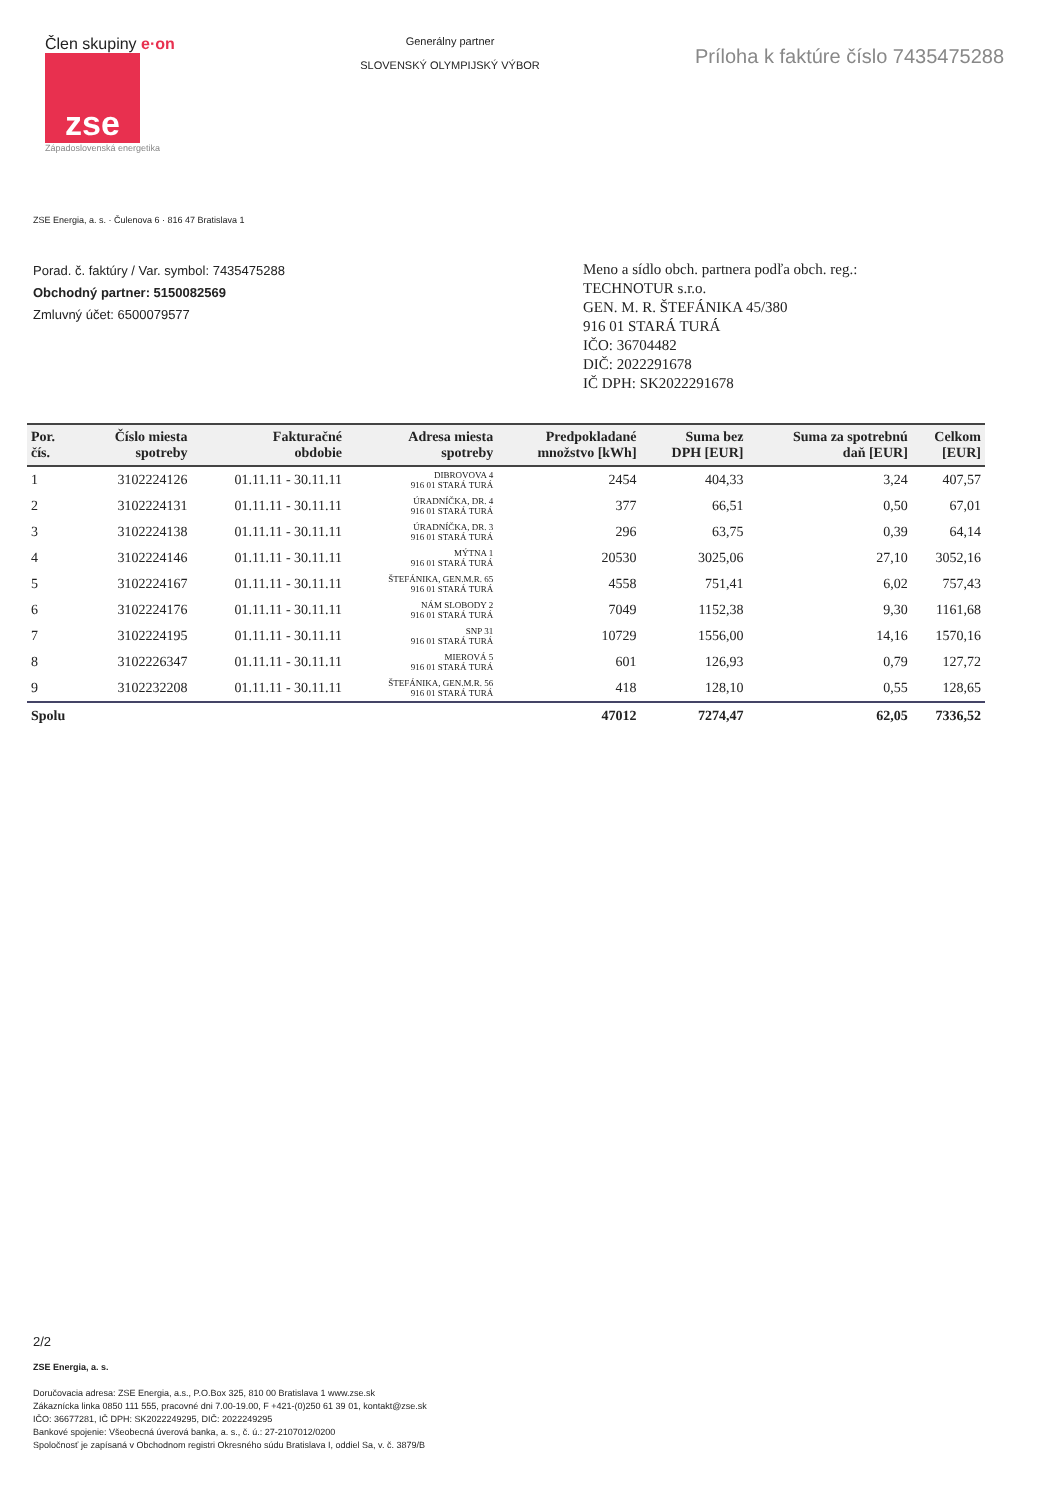Člen skupiny e·on
zse
Západoslovenská energetika
Generálny partner
SLOVENSKÝ OLYMPIJSKÝ VÝBOR
Príloha k faktúre číslo 7435475288
ZSE Energia, a. s. · Čulenova 6 · 816 47 Bratislava 1
Porad. č. faktúry / Var. symbol: 7435475288
Obchodný partner: 5150082569
Zmluvný účet: 6500079577
Meno a sídlo obch. partnera podľa obch. reg.:
TECHNOTUR s.r.o.
GEN. M. R. ŠTEFÁNIKA 45/380
916 01 STARÁ TURÁ
IČO: 36704482
DIČ: 2022291678
IČ DPH: SK2022291678
| Por. čís. | Číslo miesta spotreby | Fakturačné obdobie | Adresa miesta spotreby | Predpokladané množstvo [kWh] | Suma bez DPH [EUR] | Suma za spotrebnú daň [EUR] | Celkom [EUR] |
| --- | --- | --- | --- | --- | --- | --- | --- |
| 1 | 3102224126 | 01.11.11 - 30.11.11 | DIBROVOVA 4 916 01 STARÁ TURÁ | 2454 | 404,33 | 3,24 | 407,57 |
| 2 | 3102224131 | 01.11.11 - 30.11.11 | ÚRADNÍČKA, DR. 4 916 01 STARÁ TURÁ | 377 | 66,51 | 0,50 | 67,01 |
| 3 | 3102224138 | 01.11.11 - 30.11.11 | ÚRADNÍČKA, DR. 3 916 01 STARÁ TURÁ | 296 | 63,75 | 0,39 | 64,14 |
| 4 | 3102224146 | 01.11.11 - 30.11.11 | MÝTNA 1 916 01 STARÁ TURÁ | 20530 | 3025,06 | 27,10 | 3052,16 |
| 5 | 3102224167 | 01.11.11 - 30.11.11 | ŠTEFÁNIKA, GEN.M.R. 65 916 01 STARÁ TURÁ | 4558 | 751,41 | 6,02 | 757,43 |
| 6 | 3102224176 | 01.11.11 - 30.11.11 | NÁM SLOBODY 2 916 01 STARÁ TURÁ | 7049 | 1152,38 | 9,30 | 1161,68 |
| 7 | 3102224195 | 01.11.11 - 30.11.11 | SNP 31 916 01 STARÁ TURÁ | 10729 | 1556,00 | 14,16 | 1570,16 |
| 8 | 3102226347 | 01.11.11 - 30.11.11 | MIEROVÁ 5 916 01 STARÁ TURÁ | 601 | 126,93 | 0,79 | 127,72 |
| 9 | 3102232208 | 01.11.11 - 30.11.11 | ŠTEFÁNIKA, GEN.M.R. 56 916 01 STARÁ TURÁ | 418 | 128,10 | 0,55 | 128,65 |
| Spolu | | | | 47012 | 7274,47 | 62,05 | 7336,52 |
2/2
ZSE Energia, a. s.
Doručovacia adresa: ZSE Energia, a.s., P.O.Box 325, 810 00 Bratislava 1 www.zse.sk
Zákaznícka linka 0850 111 555, pracovné dni 7.00-19.00, F +421-(0)250 61 39 01, kontakt@zse.sk
IČO: 36677281, IČ DPH: SK2022249295, DIČ: 2022249295
Bankové spojenie: Všeobecná úverová banka, a. s., č. ú.: 27-2107012/0200
Spoločnosť je zapísaná v Obchodnom registri Okresného súdu Bratislava I, oddiel Sa, v. č. 3879/B